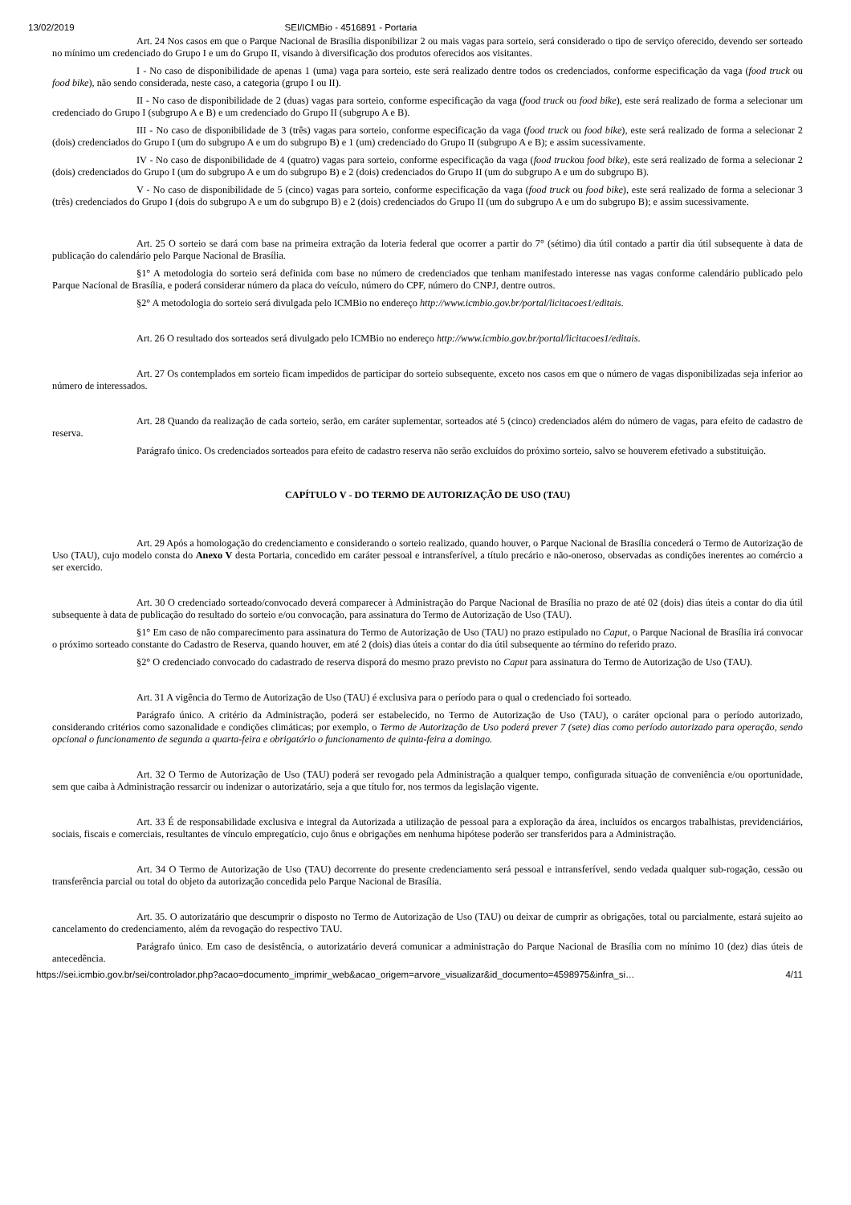13/02/2019 SEI/ICMBio - 4516891 - Portaria
Art. 24 Nos casos em que o Parque Nacional de Brasília disponibilizar 2 ou mais vagas para sorteio, será considerado o tipo de serviço oferecido, devendo ser sorteado no mínimo um credenciado do Grupo I e um do Grupo II, visando à diversificação dos produtos oferecidos aos visitantes.
I - No caso de disponibilidade de apenas 1 (uma) vaga para sorteio, este será realizado dentre todos os credenciados, conforme especificação da vaga (food truck ou food bike), não sendo considerada, neste caso, a categoria (grupo I ou II).
II - No caso de disponibilidade de 2 (duas) vagas para sorteio, conforme especificação da vaga (food truck ou food bike), este será realizado de forma a selecionar um credenciado do Grupo I (subgrupo A e B) e um credenciado do Grupo II (subgrupo A e B).
III - No caso de disponibilidade de 3 (três) vagas para sorteio, conforme especificação da vaga (food truck ou food bike), este será realizado de forma a selecionar 2 (dois) credenciados do Grupo I (um do subgrupo A e um do subgrupo B) e 1 (um) credenciado do Grupo II (subgrupo A e B); e assim sucessivamente.
IV - No caso de disponibilidade de 4 (quatro) vagas para sorteio, conforme especificação da vaga (food truckou food bike), este será realizado de forma a selecionar 2 (dois) credenciados do Grupo I (um do subgrupo A e um do subgrupo B) e 2 (dois) credenciados do Grupo II (um do subgrupo A e um do subgrupo B).
V - No caso de disponibilidade de 5 (cinco) vagas para sorteio, conforme especificação da vaga (food truck ou food bike), este será realizado de forma a selecionar 3 (três) credenciados do Grupo I (dois do subgrupo A e um do subgrupo B) e 2 (dois) credenciados do Grupo II (um do subgrupo A e um do subgrupo B); e assim sucessivamente.
Art. 25 O sorteio se dará com base na primeira extração da loteria federal que ocorrer a partir do 7° (sétimo) dia útil contado a partir dia útil subsequente à data de publicação do calendário pelo Parque Nacional de Brasília.
§1° A metodologia do sorteio será definida com base no número de credenciados que tenham manifestado interesse nas vagas conforme calendário publicado pelo Parque Nacional de Brasília, e poderá considerar número da placa do veículo, número do CPF, número do CNPJ, dentre outros.
§2° A metodologia do sorteio será divulgada pelo ICMBio no endereço http://www.icmbio.gov.br/portal/licitacoes1/editais.
Art. 26 O resultado dos sorteados será divulgado pelo ICMBio no endereço http://www.icmbio.gov.br/portal/licitacoes1/editais.
Art. 27 Os contemplados em sorteio ficam impedidos de participar do sorteio subsequente, exceto nos casos em que o número de vagas disponibilizadas seja inferior ao número de interessados.
Art. 28 Quando da realização de cada sorteio, serão, em caráter suplementar, sorteados até 5 (cinco) credenciados além do número de vagas, para efeito de cadastro de reserva.
Parágrafo único. Os credenciados sorteados para efeito de cadastro reserva não serão excluídos do próximo sorteio, salvo se houverem efetivado a substituição.
CAPÍTULO V - DO TERMO DE AUTORIZAÇÃO DE USO (TAU)
Art. 29 Após a homologação do credenciamento e considerando o sorteio realizado, quando houver, o Parque Nacional de Brasília concederá o Termo de Autorização de Uso (TAU), cujo modelo consta do Anexo V desta Portaria, concedido em caráter pessoal e intransferível, a título precário e não-oneroso, observadas as condições inerentes ao comércio a ser exercido.
Art. 30 O credenciado sorteado/convocado deverá comparecer à Administração do Parque Nacional de Brasília no prazo de até 02 (dois) dias úteis a contar do dia útil subsequente à data de publicação do resultado do sorteio e/ou convocação, para assinatura do Termo de Autorização de Uso (TAU).
§1° Em caso de não comparecimento para assinatura do Termo de Autorização de Uso (TAU) no prazo estipulado no Caput, o Parque Nacional de Brasília irá convocar o próximo sorteado constante do Cadastro de Reserva, quando houver, em até 2 (dois) dias úteis a contar do dia útil subsequente ao término do referido prazo.
§2° O credenciado convocado do cadastrado de reserva disporá do mesmo prazo previsto no Caput para assinatura do Termo de Autorização de Uso (TAU).
Art. 31 A vigência do Termo de Autorização de Uso (TAU) é exclusiva para o período para o qual o credenciado foi sorteado.
Parágrafo único. A critério da Administração, poderá ser estabelecido, no Termo de Autorização de Uso (TAU), o caráter opcional para o período autorizado, considerando critérios como sazonalidade e condições climáticas; por exemplo, o Termo de Autorização de Uso poderá prever 7 (sete) dias como período autorizado para operação, sendo opcional o funcionamento de segunda a quarta-feira e obrigatório o funcionamento de quinta-feira a domingo.
Art. 32 O Termo de Autorização de Uso (TAU) poderá ser revogado pela Administração a qualquer tempo, configurada situação de conveniência e/ou oportunidade, sem que caiba à Administração ressarcir ou indenizar o autorizatário, seja a que título for, nos termos da legislação vigente.
Art. 33 É de responsabilidade exclusiva e integral da Autorizada a utilização de pessoal para a exploração da área, incluídos os encargos trabalhistas, previdenciários, sociais, fiscais e comerciais, resultantes de vínculo empregatício, cujo ônus e obrigações em nenhuma hipótese poderão ser transferidos para a Administração.
Art. 34 O Termo de Autorização de Uso (TAU) decorrente do presente credenciamento será pessoal e intransferível, sendo vedada qualquer sub-rogação, cessão ou transferência parcial ou total do objeto da autorização concedida pelo Parque Nacional de Brasília.
Art. 35. O autorizatário que descumprir o disposto no Termo de Autorização de Uso (TAU) ou deixar de cumprir as obrigações, total ou parcialmente, estará sujeito ao cancelamento do credenciamento, além da revogação do respectivo TAU.
Parágrafo único. Em caso de desistência, o autorizatário deverá comunicar a administração do Parque Nacional de Brasília com no mínimo 10 (dez) dias úteis de antecedência.
https://sei.icmbio.gov.br/sei/controlador.php?acao=documento_imprimir_web&acao_origem=arvore_visualizar&id_documento=4598975&infra_si… 4/11